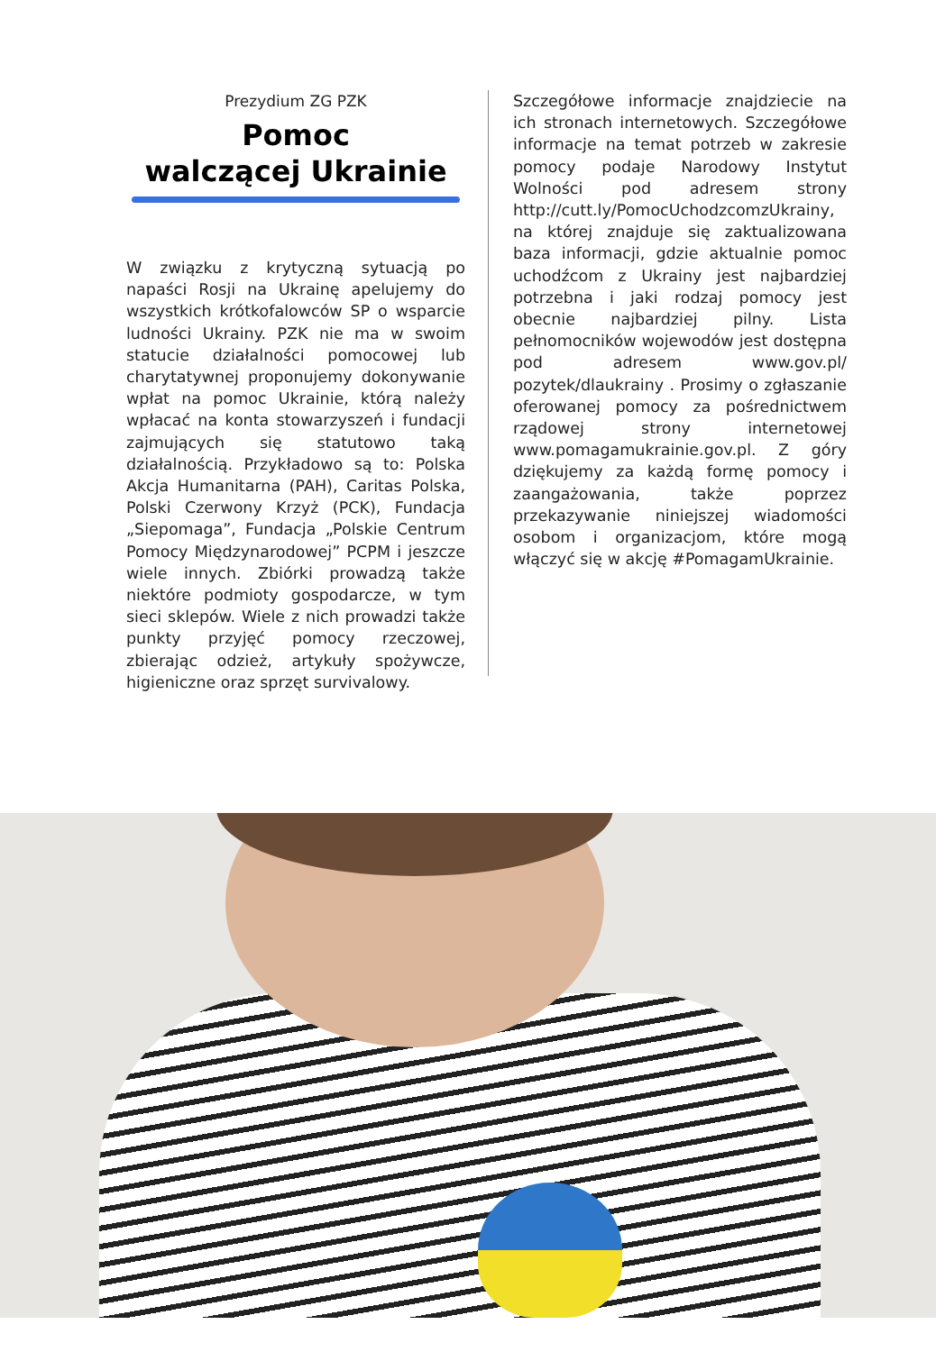Prezydium ZG PZK
Pomoc
walczącej Ukrainie
W związku z krytyczną sytuacją po napaści Rosji na Ukrainę apelujemy do wszystkich krótkofalowców SP o wsparcie ludności Ukrainy. PZK nie ma w swoim statucie działalności pomocowej lub charytatywnej proponujemy dokonywanie wpłat na pomoc Ukrainie, którą należy wpłacać na konta stowarzyszeń i fundacji zajmujących się statutowo taką działalnością. Przykładowo są to: Polska Akcja Humanitarna (PAH), Caritas Polska, Polski Czerwony Krzyż (PCK), Fundacja „Siepomaga”, Fundacja „Polskie Centrum Pomocy Międzynarodowej” PCPM i jeszcze wiele innych. Zbiórki prowadzą także niektóre podmioty gospodarcze, w tym sieci sklepów. Wiele z nich prowadzi także punkty przyjęć pomocy rzeczowej, zbierając odzież, artykuły spożywcze, higieniczne oraz sprzęt survivalowy.
Szczegółowe informacje znajdziecie na ich stronach internetowych. Szczegółowe informacje na temat potrzeb w zakresie pomocy podaje Narodowy Instytut Wolności pod adresem strony http://cutt.ly/PomocUchodzcomzUkrainy, na której znajduje się zaktualizowana baza informacji, gdzie aktualnie pomoc uchodźcom z Ukrainy jest najbardziej potrzebna i jaki rodzaj pomocy jest obecnie najbardziej pilny. Lista pełnomocników wojewodów jest dostępna pod adresem www.gov.pl/ pozytek/dlaukrainy . Prosimy o zgłaszanie oferowanej pomocy za pośrednictwem rządowej strony internetowej www.pomagamukrainie.gov.pl. Z góry dziękujemy za każdą formę pomocy i zaangażowania, także poprzez przekazywanie niniejszej wiadomości osobom i organizacjom, które mogą włączyć się w akcję #PomagamUkrainie.